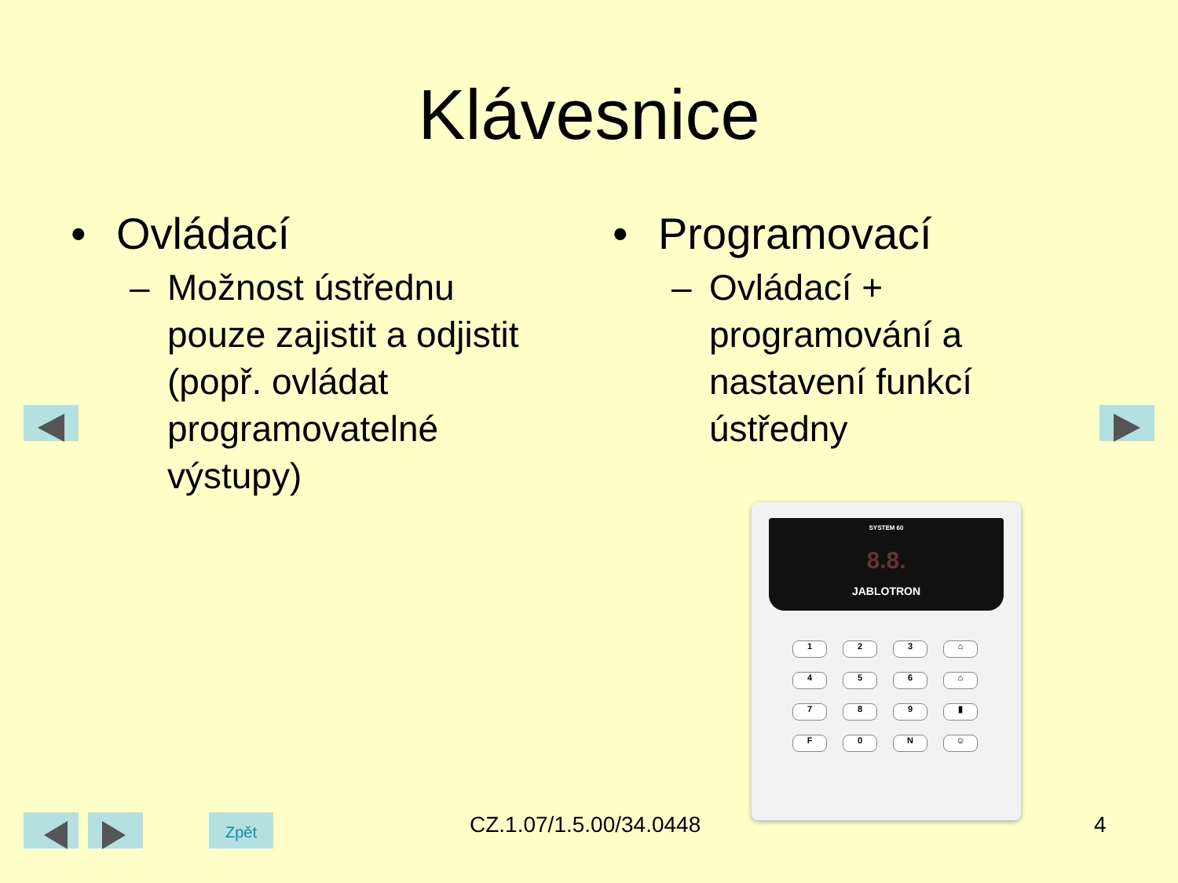Klávesnice
• Ovládací
– Možnost ústřednu pouze zajistit a odjistit (popř. ovládat programovatelné výstupy)
• Programovací
– Ovládací + programování a nastavení funkcí ústředny
SYSTEM 60
8.8.
JABLOTRON
1
2
3
⌂
4
5
6
⌂
7
8
9
▮
F
0
N
☺
Zpět CZ.1.07/1.5.00/34.0448 4